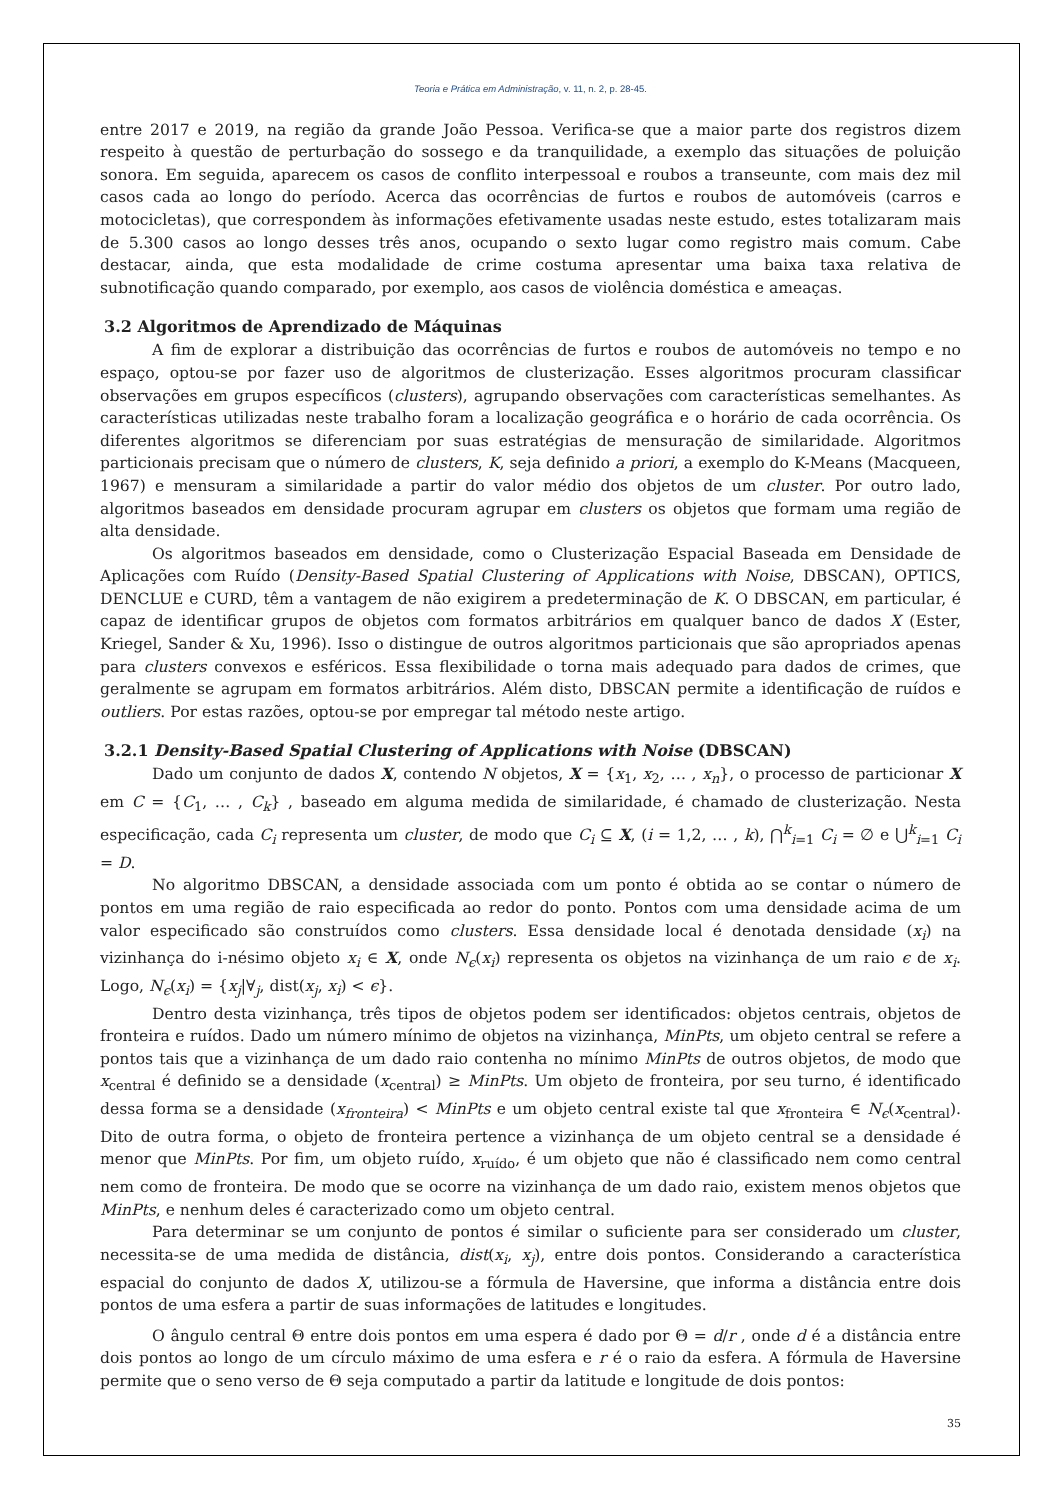Teoria e Prática em Administração, v. 11, n. 2, p. 28-45.
entre 2017 e 2019, na região da grande João Pessoa. Verifica-se que a maior parte dos registros dizem respeito à questão de perturbação do sossego e da tranquilidade, a exemplo das situações de poluição sonora. Em seguida, aparecem os casos de conflito interpessoal e roubos a transeunte, com mais dez mil casos cada ao longo do período. Acerca das ocorrências de furtos e roubos de automóveis (carros e motocicletas), que correspondem às informações efetivamente usadas neste estudo, estes totalizaram mais de 5.300 casos ao longo desses três anos, ocupando o sexto lugar como registro mais comum. Cabe destacar, ainda, que esta modalidade de crime costuma apresentar uma baixa taxa relativa de subnotificação quando comparado, por exemplo, aos casos de violência doméstica e ameaças.
3.2 Algoritmos de Aprendizado de Máquinas
A fim de explorar a distribuição das ocorrências de furtos e roubos de automóveis no tempo e no espaço, optou-se por fazer uso de algoritmos de clusterização. Esses algoritmos procuram classificar observações em grupos específicos (clusters), agrupando observações com características semelhantes. As características utilizadas neste trabalho foram a localização geográfica e o horário de cada ocorrência. Os diferentes algoritmos se diferenciam por suas estratégias de mensuração de similaridade. Algoritmos particionais precisam que o número de clusters, K, seja definido a priori, a exemplo do K-Means (Macqueen, 1967) e mensuram a similaridade a partir do valor médio dos objetos de um cluster. Por outro lado, algoritmos baseados em densidade procuram agrupar em clusters os objetos que formam uma região de alta densidade.
Os algoritmos baseados em densidade, como o Clusterização Espacial Baseada em Densidade de Aplicações com Ruído (Density-Based Spatial Clustering of Applications with Noise, DBSCAN), OPTICS, DENCLUE e CURD, têm a vantagem de não exigirem a predeterminação de K. O DBSCAN, em particular, é capaz de identificar grupos de objetos com formatos arbitrários em qualquer banco de dados X (Ester, Kriegel, Sander & Xu, 1996). Isso o distingue de outros algoritmos particionais que são apropriados apenas para clusters convexos e esféricos. Essa flexibilidade o torna mais adequado para dados de crimes, que geralmente se agrupam em formatos arbitrários. Além disto, DBSCAN permite a identificação de ruídos e outliers. Por estas razões, optou-se por empregar tal método neste artigo.
3.2.1 Density-Based Spatial Clustering of Applications with Noise (DBSCAN)
Dado um conjunto de dados X, contendo N objetos, X = {x<sub>1</sub>, x<sub>2</sub>, … , x<sub>n</sub>}, o processo de particionar X em C = {C<sub>1</sub>, … , C<sub>k</sub>} , baseado em alguma medida de similaridade, é chamado de clusterização. Nesta especificação, cada C<sub>i</sub> representa um cluster, de modo que C<sub>i</sub> ⊆ X, (i = 1,2, … , k), ⋂<sup>k</sup><sub>i=1</sub> C<sub>i</sub> = ∅ e ⋃<sup>k</sup><sub>i=1</sub> C<sub>i</sub> = D.
No algoritmo DBSCAN, a densidade associada com um ponto é obtida ao se contar o número de pontos em uma região de raio especificada ao redor do ponto. Pontos com uma densidade acima de um valor especificado são construídos como clusters. Essa densidade local é denotada densidade (x<sub>i</sub>) na vizinhança do i-nésimo objeto x<sub>i</sub> ∈ X, onde N<sub>ϵ</sub>(x<sub>i</sub>) representa os objetos na vizinhança de um raio ϵ de x<sub>i</sub>. Logo, N<sub>ϵ</sub>(x<sub>i</sub>) = {x<sub>j</sub>|∀<sub>j</sub>, dist(x<sub>j</sub>, x<sub>i</sub>) < ϵ}.
Dentro desta vizinhança, três tipos de objetos podem ser identificados: objetos centrais, objetos de fronteira e ruídos. Dado um número mínimo de objetos na vizinhança, MinPts, um objeto central se refere a pontos tais que a vizinhança de um dado raio contenha no mínimo MinPts de outros objetos, de modo que x<sub>central</sub> é definido se a densidade (x<sub>central</sub>) ≥ MinPts. Um objeto de fronteira, por seu turno, é identificado dessa forma se a densidade (x<sub>fronteira</sub>) < MinPts e um objeto central existe tal que x<sub>fronteira</sub> ∈ N<sub>ϵ</sub>(x<sub>central</sub>). Dito de outra forma, o objeto de fronteira pertence a vizinhança de um objeto central se a densidade é menor que MinPts. Por fim, um objeto ruído, x<sub>ruído</sub>, é um objeto que não é classificado nem como central nem como de fronteira. De modo que se ocorre na vizinhança de um dado raio, existem menos objetos que MinPts, e nenhum deles é caracterizado como um objeto central.
Para determinar se um conjunto de pontos é similar o suficiente para ser considerado um cluster, necessita-se de uma medida de distância, dist(x<sub>i</sub>, x<sub>j</sub>), entre dois pontos. Considerando a característica espacial do conjunto de dados X, utilizou-se a fórmula de Haversine, que informa a distância entre dois pontos de uma esfera a partir de suas informações de latitudes e longitudes.
O ângulo central Θ entre dois pontos em uma espera é dado por Θ = d/r , onde d é a distância entre dois pontos ao longo de um círculo máximo de uma esfera e r é o raio da esfera. A fórmula de Haversine permite que o seno verso de Θ seja computado a partir da latitude e longitude de dois pontos:
35